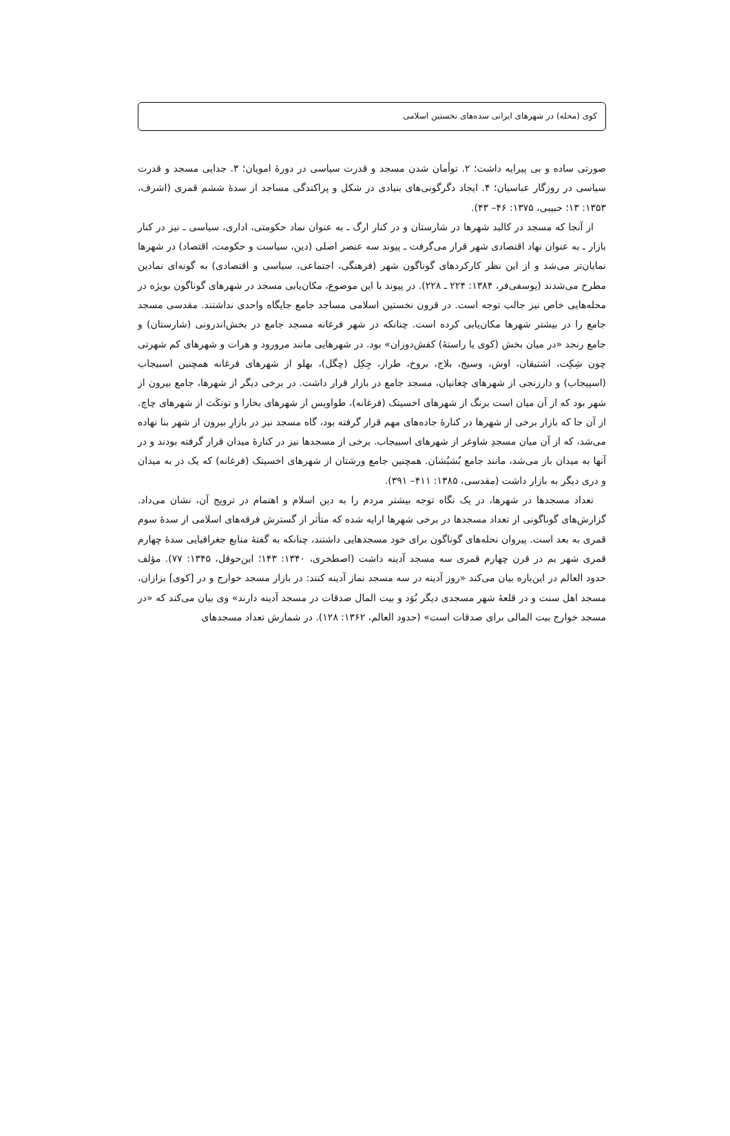کوی (محله) در شهرهای ایرانی سده‌های نخستین اسلامی
صورتی ساده و بی پیرایه داشت؛ ۲. توأمان شدن مسجد و قدرت سیاسی در دورهٔ امویان؛ ۳. جدایی مسجد و قدرت سیاسی در روزگار عباسیان؛ ۴. ایجاد دگرگونی‌های بنیادی در شکل و پراکندگی مساجد از سدهٔ ششم قمری (اشرف، ۱۳۵۳: ۱۳؛ حبیبی، ۱۳۷۵: ۴۶– ۴۳).
از آنجا که مسجد در کالبد شهرها در شارستان و در کنار ارگ ـ به عنوان نماد حکومتی، اداری، سیاسی ـ نیز در کنار بازار ـ به عنوان نهاد اقتصادی شهر قرار می‌گرفت ـ پیوند سه عنصر اصلی (دین، سیاست و حکومت، اقتصاد) در شهرها نمایان‌تر می‌شد و از این نظر کارکردهای گوناگون شهر (فرهنگی، اجتماعی، سیاسی و اقتصادی) به گونه‌ای نمادین مطرح می‌شدند (یوسفی‌فر، ۱۳۸۴: ۲۲۴ ـ ۲۲۸). در پیوند با این موضوع، مکان‌یابی مسجد در شهرهای گوناگون بویژه در محله‌هایی خاص نیز جالب توجه است. در قرون نخستین اسلامی مساجد جامع جایگاه واحدی نداشتند. مقدسی مسجد جامع را در بیشتر شهرها مکان‌یابی کرده است. چنانکه در شهر فرغانه مسجد جامع در بخش‌اندرونی (شارستان) و جامع رنجد «در میان بخش (کوی یا راستهٔ) کفش‌دوزان» بود. در شهرهایی مانند مرورود و هرات و شهرهای کم شهرتی چون شِکِت، اشتیقان، اوش، وسیج، بلاج، بروخ، طراز، جِکِل (چگل)، بهلو از شهرهای فرغانه همچنین اسبیجاب (اسپیجاب) و دارزنجی از شهرهای چغانیان، مسجد جامع در بازار قرار داشت. در برخی دیگر از شهرها، جامع بیرون از شهر بود که از آن میان است برنگ از شهرهای اخسیتک (فرغانه)، طواویس از شهرهای بخارا و تونکَث از شهرهای چاچ. از آن جا که بازار برخی از شهرها در کنارهٔ جاده‌های مهم قرار گرفته بود، گاه مسجد نیز در بازارِ بیرون از شهر بنا نهاده می‌شد، که از آن میان مسجدِ شاوغر از شهرهای اسبیجاب. برخی از مسجدها نیز در کنارهٔ میدان قرار گرفته بودند و در آنها به میدان باز می‌شد، مانند جامع بُشبُشان. همچنین جامع ورشتان از شهرهای اخسیتک (فرغانه) که یک در به میدان و دری دیگر به بازار داشت (مقدسی، ۱۳۸۵: ۴۱۱– ۳۹۱).
تعداد مسجدها در شهرها، در یک نگاه توجه بیشتر مردم را به دین اسلام و اهتمام در ترویج آن، نشان می‌داد. گزارش‌های گوناگونی از تعداد مسجدها در برخی شهرها ارایه شده که متأثر از گسترش فرقه‌های اسلامی از سدهٔ سوم قمری به بعد است. پیروان نحله‌های گوناگون برای خود مسجدهایی داشتند، چنانکه به گفتهٔ منابع جغرافیایی سدهٔ چهارم قمری شهر بم در قرن چهارم قمری سه مسجد آدینه داشت (اصطخری، ۱۳۴۰: ۱۴۳؛ ابن‌حوقل، ۱۳۴۵: ۷۷). مؤلف حدود العالم در این‌باره بیان می‌کند «روز آدینه در سه مسجد نماز آدینه کنند: در بازار مسجد خوارج و در [کوی] بزازان، مسجد اهل سنت و در قلعهٔ شهر مسجدی دیگر بُوَد و بیت المال صدقات در مسجد آدینه دارند» وی بیان می‌کند که «در مسجد خوارج بیت المالی برای صدقات است» (حدود العالم، ۱۳۶۲: ۱۲۸). در شمارش تعداد مسجدهای